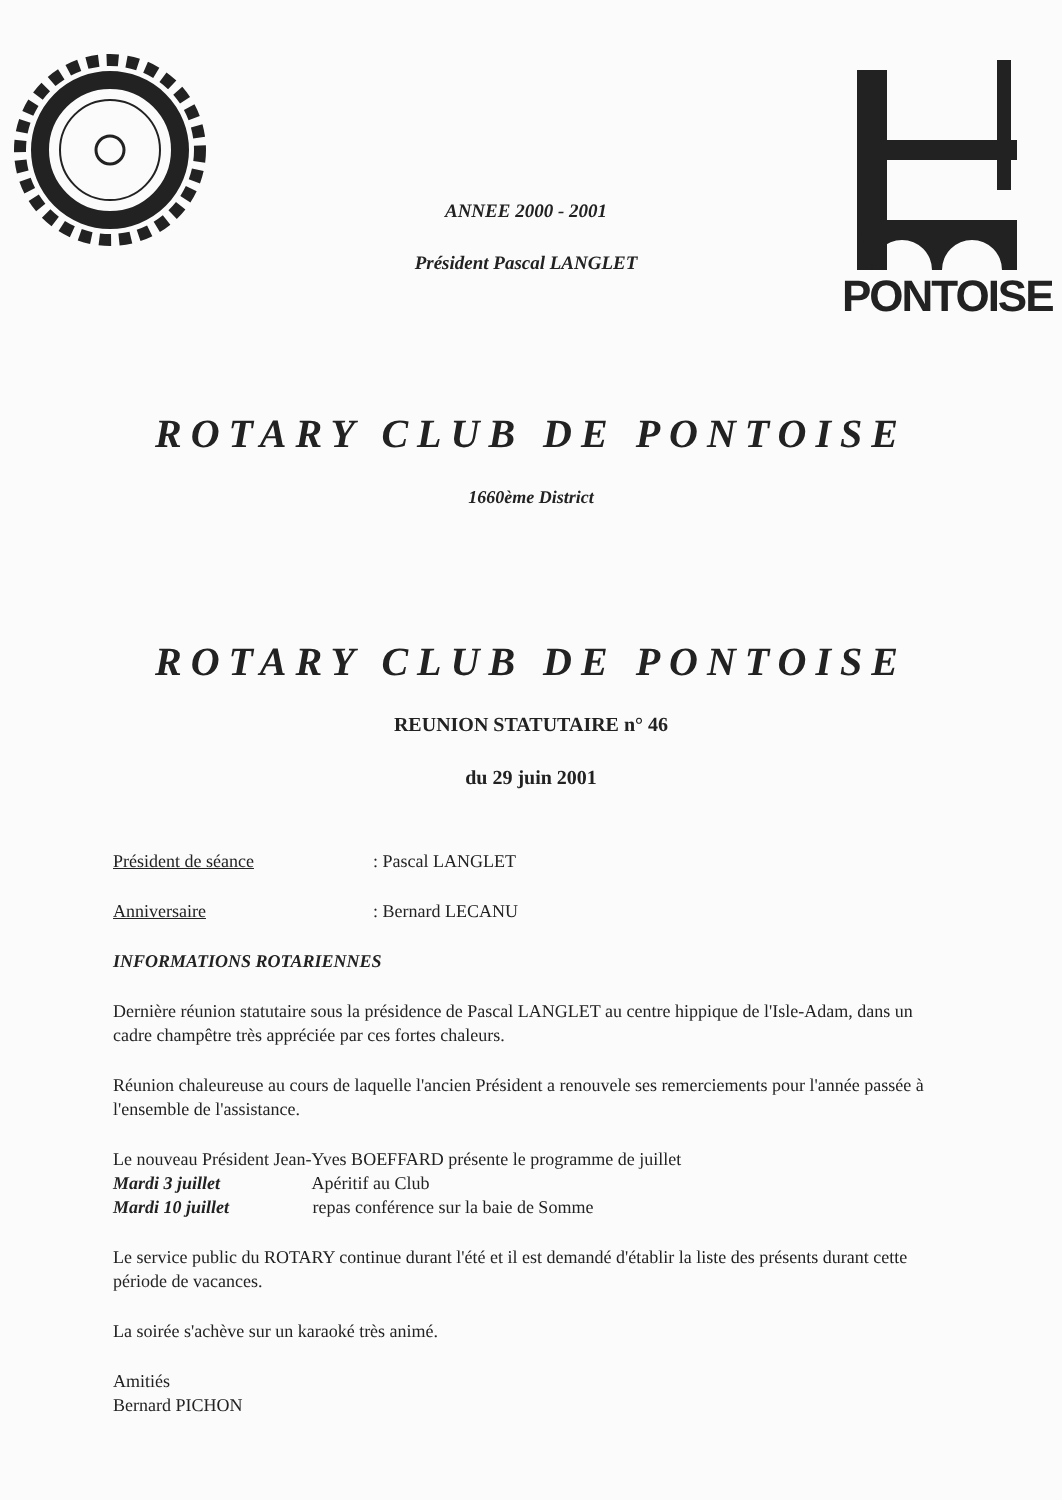ANNEE 2000 - 2001
Président Pascal LANGLET
PONTOISE
ROTARY CLUB DE PONTOISE
1660ème District
ROTARY CLUB DE PONTOISE
REUNION STATUTAIRE n° 46
du 29 juin 2001
Président de séance : Pascal LANGLET
Anniversaire : Bernard LECANU
INFORMATIONS ROTARIENNES
Dernière réunion statutaire sous la présidence de Pascal LANGLET au centre hippique de l'Isle-Adam, dans un cadre champêtre très appréciée par ces fortes chaleurs.
Réunion chaleureuse au cours de laquelle l'ancien Président a renouvele ses remerciements pour l'année passée à l'ensemble de l'assistance.
Le nouveau Président Jean-Yves BOEFFARD présente le programme de juillet
Mardi 3 juillet Apéritif au Club
Mardi 10 juillet repas conférence sur la baie de Somme
Le service public du ROTARY continue durant l'été et il est demandé d'établir la liste des présents durant cette période de vacances.
La soirée s'achève sur un karaoké très animé.
Amitiés
Bernard PICHON